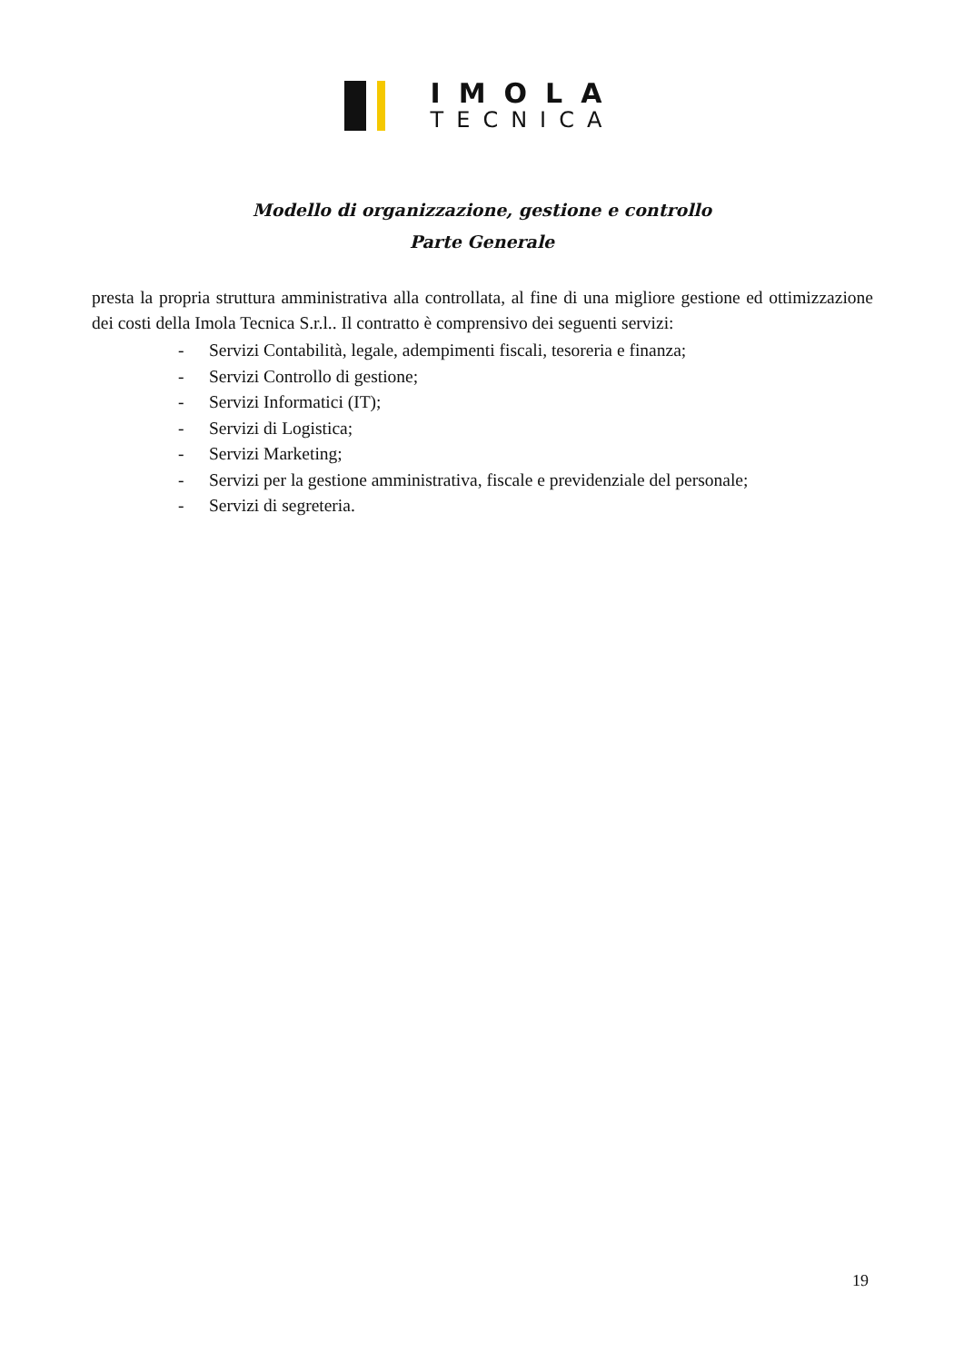IMOLA
TECNICA
Modello di organizzazione, gestione e controllo
Parte Generale
presta la propria struttura amministrativa alla controllata, al fine di una migliore gestione ed ottimizzazione dei costi della Imola Tecnica S.r.l.. Il contratto è comprensivo dei seguenti servizi:
- Servizi Contabilità, legale, adempimenti fiscali, tesoreria e finanza;
- Servizi Controllo di gestione;
- Servizi Informatici (IT);
- Servizi di Logistica;
- Servizi Marketing;
- Servizi per la gestione amministrativa, fiscale e previdenziale del personale;
- Servizi di segreteria.
19